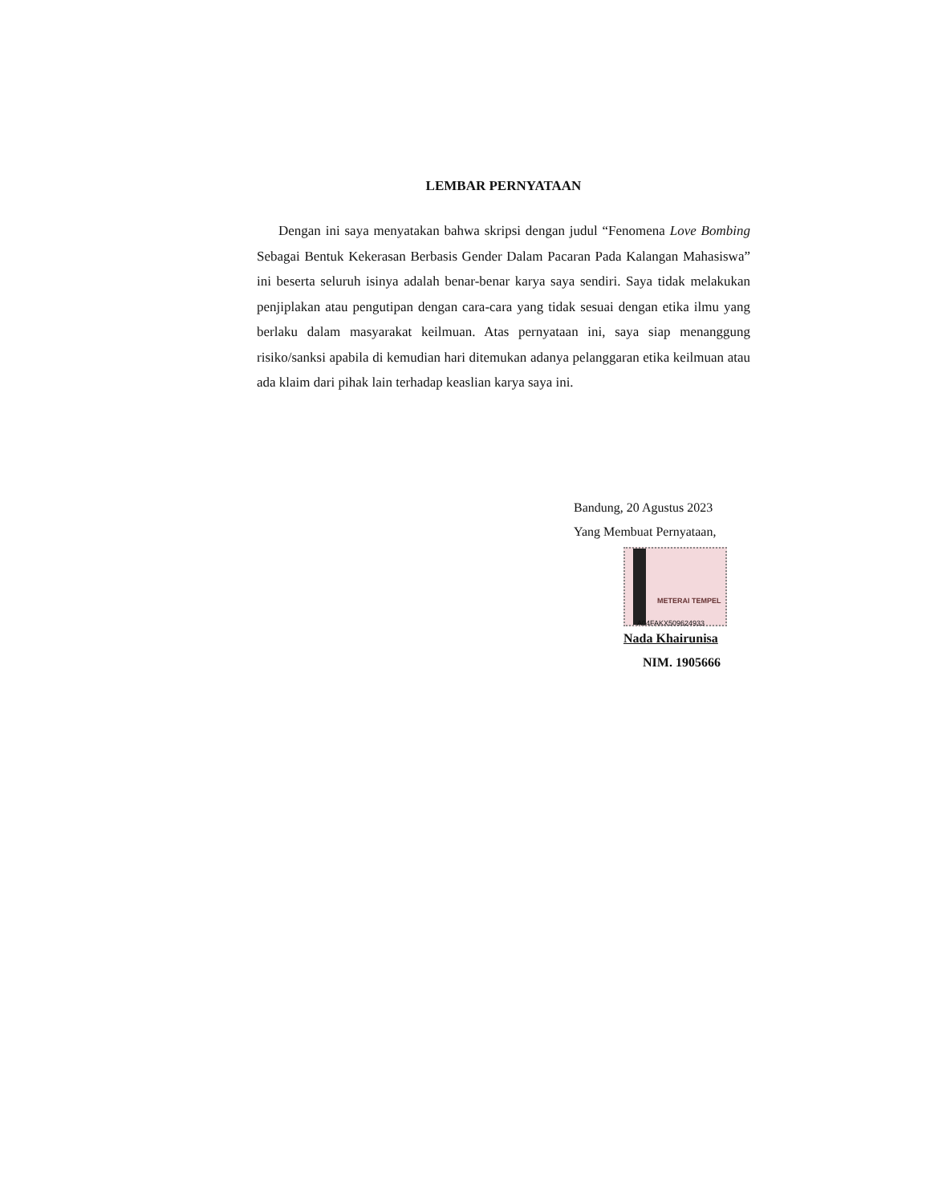LEMBAR PERNYATAAN
Dengan ini saya menyatakan bahwa skripsi dengan judul “Fenomena Love Bombing Sebagai Bentuk Kekerasan Berbasis Gender Dalam Pacaran Pada Kalangan Mahasiswa” ini beserta seluruh isinya adalah benar-benar karya saya sendiri. Saya tidak melakukan penjiplakan atau pengutipan dengan cara-cara yang tidak sesuai dengan etika ilmu yang berlaku dalam masyarakat keilmuan. Atas pernyataan ini, saya siap menanggung risiko/sanksi apabila di kemudian hari ditemukan adanya pelanggaran etika keilmuan atau ada klaim dari pihak lain terhadap keaslian karya saya ini.
Bandung, 20 Agustus 2023
Yang Membuat Pernyataan,
METERAI TEMPEL
A04FAKX509624933
Nada Khairunisa
NIM. 1905666